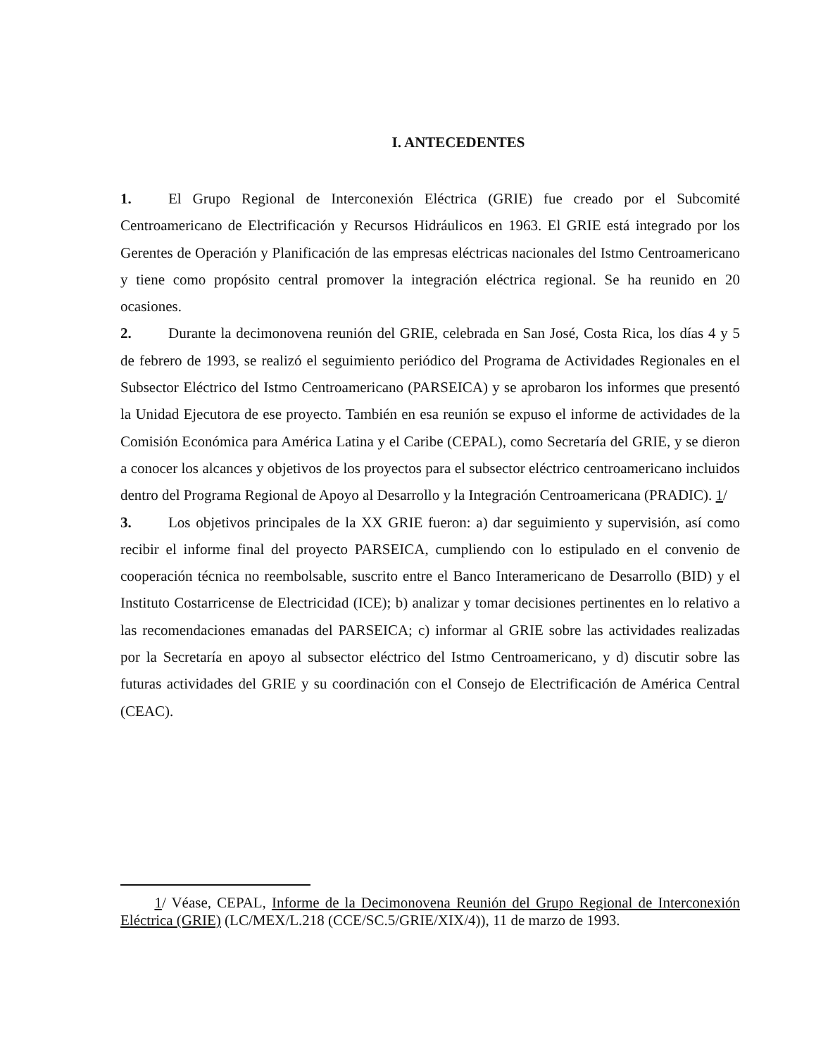I. ANTECEDENTES
1. El Grupo Regional de Interconexión Eléctrica (GRIE) fue creado por el Subcomité Centroamericano de Electrificación y Recursos Hidráulicos en 1963. El GRIE está integrado por los Gerentes de Operación y Planificación de las empresas eléctricas nacionales del Istmo Centroamericano y tiene como propósito central promover la integración eléctrica regional. Se ha reunido en 20 ocasiones.
2. Durante la decimonovena reunión del GRIE, celebrada en San José, Costa Rica, los días 4 y 5 de febrero de 1993, se realizó el seguimiento periódico del Programa de Actividades Regionales en el Subsector Eléctrico del Istmo Centroamericano (PARSEICA) y se aprobaron los informes que presentó la Unidad Ejecutora de ese proyecto. También en esa reunión se expuso el informe de actividades de la Comisión Económica para América Latina y el Caribe (CEPAL), como Secretaría del GRIE, y se dieron a conocer los alcances y objetivos de los proyectos para el subsector eléctrico centroamericano incluidos dentro del Programa Regional de Apoyo al Desarrollo y la Integración Centroamericana (PRADIC). 1/
3. Los objetivos principales de la XX GRIE fueron: a) dar seguimiento y supervisión, así como recibir el informe final del proyecto PARSEICA, cumpliendo con lo estipulado en el convenio de cooperación técnica no reembolsable, suscrito entre el Banco Interamericano de Desarrollo (BID) y el Instituto Costarricense de Electricidad (ICE); b) analizar y tomar decisiones pertinentes en lo relativo a las recomendaciones emanadas del PARSEICA; c) informar al GRIE sobre las actividades realizadas por la Secretaría en apoyo al subsector eléctrico del Istmo Centroamericano, y d) discutir sobre las futuras actividades del GRIE y su coordinación con el Consejo de Electrificación de América Central (CEAC).
1/ Véase, CEPAL, Informe de la Decimonovena Reunión del Grupo Regional de Interconexión Eléctrica (GRIE) (LC/MEX/L.218 (CCE/SC.5/GRIE/XIX/4)), 11 de marzo de 1993.